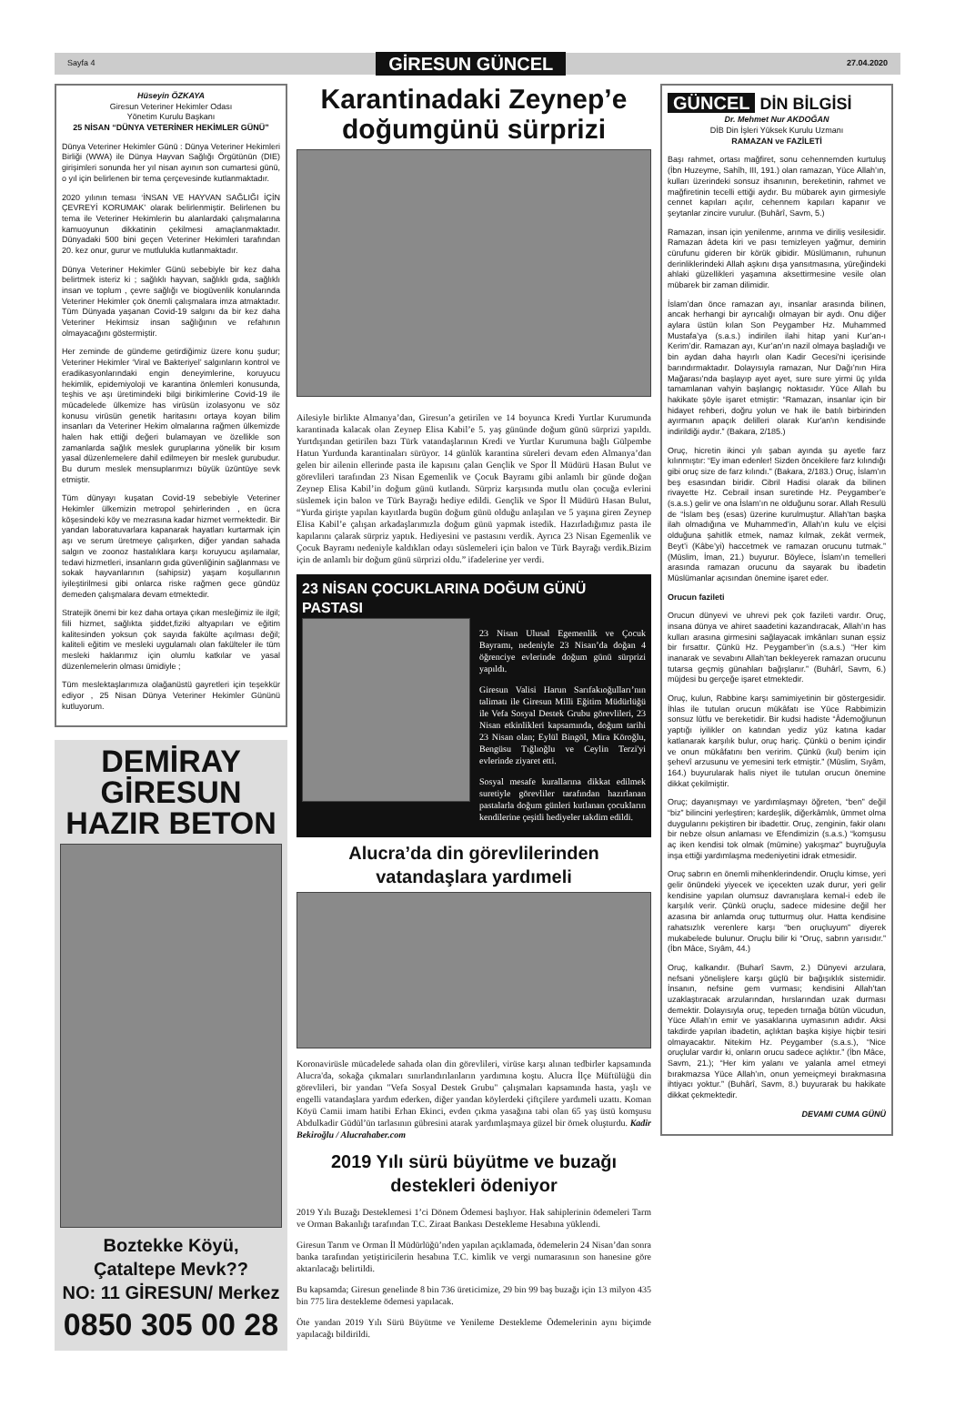Sayfa 4 GİRESUN GÜNCEL 27.04.2020
Hüseyin ÖZKAYA
Giresun Veteriner Hekimler Odası
Yönetim Kurulu Başkanı
25 NİSAN “DÜNYA VETERİNER HEKİMLER GÜNÜ”
Dünya Veteriner Hekimler Günü : Dünya Veteriner Hekimleri Birliği (WWA) ile Dünya Hayvan Sağlığı Örgütünün (DIE) girişimleri sonunda her yıl nisan ayının son cumartesi günü, o yıl için belirlenen bir tema çerçevesinde kutlanmaktadır.
2020 yılının teması ‘İNSAN VE HAYVAN SAĞLIĞI İÇİN ÇEVREYİ KORUMAK’ olarak belirlenmiştir. Belirlenen bu tema ile Veteriner Hekimlerin bu alanlardaki çalışmalarına kamuoyunun dikkatinin çekilmesi amaçlanmaktadır. Dünyadaki 500 bini geçen Veteriner Hekimleri tarafından 20. kez onur, gurur ve mutlulukla kutlanmaktadır.
Dünya Veteriner Hekimler Günü sebebiyle bir kez daha belirtmek isteriz ki ; sağlıklı hayvan, sağlıklı gıda, sağlıklı insan ve toplum , çevre sağlığı ve biogüvenlik konularında Veteriner Hekimler çok önemli çalışmalara imza atmaktadır. Tüm Dünyada yaşanan Covid-19 salgını da bir kez daha Veteriner Hekimsiz insan sağlığının ve refahının olmayacağını göstermiştir.
Her zeminde de gündeme getirdiğimiz üzere konu şudur; Veteriner Hekimler ‘Viral ve Bakteriyel’ salgınların kontrol ve eradikasyonlarındaki engin deneyimlerine, koruyucu hekimlik, epidemiyoloji ve karantina önlemleri konusunda, teşhis ve aşı üretimindeki bilgi birikimlerine Covid-19 ile mücadelede ülkemize has virüsün izolasyonu ve söz konusu virüsün genetik haritasını ortaya koyan bilim insanları da Veteriner Hekim olmalarına rağmen ülkemizde halen hak ettiği değeri bulamayan ve özellikle son zamanlarda sağlık meslek guruplarına yönelik bir kısım yasal düzenlemelere dahil edilmeyen bir meslek gurubudur. Bu durum meslek mensuplarımızı büyük üzüntüye sevk etmiştir.
Tüm dünyayı kuşatan Covid-19 sebebiyle Veteriner Hekimler ülkemizin metropol şehirlerinden , en ücra köşesindeki köy ve mezrasına kadar hizmet vermektedir. Bir yandan laboratuvarlara kapanarak hayatları kurtarmak için aşı ve serum üretmeye çalışırken, diğer yandan sahada salgın ve zoonoz hastalıklara karşı koruyucu aşılamalar, tedavi hizmetleri, insanların gıda güvenliğinin sağlanması ve sokak hayvanlarının (sahipsiz) yaşam koşullarının iyileştirilmesi gibi onlarca riske rağmen gece gündüz demeden çalışmalara devam etmektedir.
Stratejik önemi bir kez daha ortaya çıkan mesleğimiz ile ilgil; fiili hizmet, sağlıkta şiddet,fiziki altyapıları ve eğitim kalitesinden yoksun çok sayıda fakülte açılması değil; kaliteli eğitim ve mesleki uygulamalı olan fakülteler ile tüm mesleki haklarımız için olumlu katkılar ve yasal düzenlemelerin olması ümidiyle ;
Tüm meslektaşlarımıza olağanüstü gayretleri için teşekkür ediyor , 25 Nisan Dünya Veteriner Hekimler Gününü kutluyorum.
DEMİRAY GİRESUN HAZIR BETON
Boztekke Köyü, Çataltepe Mevk??
NO: 11 GİRESUN/ Merkez
0850 305 00 28
Karantinadaki Zeynep’e doğumgünü sürprizi
Ailesiyle birlikte Almanya’dan, Giresun’a getirilen ve 14 boyunca Kredi Yurtlar Kurumunda karantinada kalacak olan Zeynep Elisa Kabil’e 5. yaş gününde doğum günü sürprizi yapıldı. Yurtdışından getirilen bazı Türk vatandaşlarının Kredi ve Yurtlar Kurumuna bağlı Gülpembe Hatun Yurdunda karantinaları sürüyor. 14 günlük karantina süreleri devam eden Almanya’dan gelen bir ailenin ellerinde pasta ile kapısını çalan Gençlik ve Spor İl Müdürü Hasan Bulut ve görevlileri tarafından 23 Nisan Egemenlik ve Çocuk Bayramı gibi anlamlı bir günde doğan Zeynep Elisa Kabil’in doğum günü kutlandı. Sürpriz karşısında mutlu olan çocuğa evlerini süslemek için balon ve Türk Bayrağı hediye edildi. Gençlik ve Spor İl Müdürü Hasan Bulut, “Yurda girişte yapılan kayıtlarda bugün doğum günü olduğu anlaşılan ve 5 yaşına giren Zeynep Elisa Kabil’e çalışan arkadaşlarımızla doğum günü yapmak istedik. Hazırladığımız pasta ile kapılarını çalarak sürpriz yaptık. Hediyesini ve pastasını verdik. Ayrıca 23 Nisan Egemenlik ve Çocuk Bayramı nedeniyle kaldıkları odayı süslemeleri için balon ve Türk Bayrağı verdik.Bizim için de anlamlı bir doğum günü sürprizi oldu.” ifadelerine yer verdi.
23 NİSAN ÇOCUKLARINA DOĞUM GÜNÜ PASTASI
23 Nisan Ulusal Egemenlik ve Çocuk Bayramı, nedeniyle 23 Nisan’da doğan 4 öğrenciye evlerinde doğum günü sürprizi yapıldı.
Giresun Valisi Harun Sarıfakıoğulları’nın talimatı ile Giresun Milli Eğitim Müdürlüğü ile Vefa Sosyal Destek Grubu görevlileri, 23 Nisan etkinlikleri kapsamında, doğum tarihi 23 Nisan olan; Eylül Bingöl, Mira Köroğlu, Bengüsu Tığlıoğlu ve Ceylin Terzi'yi evlerinde ziyaret etti.
Sosyal mesafe kurallarına dikkat edilmek suretiyle görevliler tarafından hazırlanan pastalarla doğum günleri kutlanan çocukların kendilerine çeşitli hediyeler takdim edildi.
Alucra’da din görevlilerinden vatandaşlara yardımeli
Koronavirüsle mücadelede sahada olan din görevlileri, virüse karşı alınan tedbirler kapsamında Alucra'da, sokağa çıkmaları sınırlandırılanların yardımına koştu. Alucra İlçe Müftülüğü din görevlileri, bir yandan "Vefa Sosyal Destek Grubu" çalışmaları kapsamında hasta, yaşlı ve engelli vatandaşlara yardım ederken, diğer yandan köylerdeki çiftçilere yardımeli uzattı. Koman Köyü Camii imam hatibi Erhan Ekinci, evden çıkma yasağına tabi olan 65 yaş üstü komşusu Abdulkadir Güdül’ün tarlasının gübresini atarak yardımlaşmaya güzel bir örnek oluşturdu. Kadir Bekiroğlu / Alucrahaber.com
2019 Yılı sürü büyütme ve buzağı destekleri ödeniyor
2019 Yılı Buzağı Desteklemesi 1’ci Dönem Ödemesi başlıyor. Hak sahiplerinin ödemeleri Tarm ve Orman Bakanlığı tarafından T.C. Ziraat Bankası Destekleme Hesabına yüklendi.
Giresun Tarım ve Orman İl Müdürlüğü’nden yapılan açıklamada, ödemelerin 24 Nisan’dan sonra banka tarafından yetiştiricilerin hesabına T.C. kimlik ve vergi numarasının son hanesine göre aktarılacağı belirtildi.
Bu kapsamda; Giresun genelinde 8 bin 736 üreticimize, 29 bin 99 baş buzağı için 13 milyon 435 bin 775 lira destekleme ödemesi yapılacak.
Öte yandan 2019 Yılı Sürü Büyütme ve Yenileme Destekleme Ödemelerinin aynı biçimde yapılacağı bildirildi.
GÜNCEL DİN BİLGİSİ
Dr. Mehmet Nur AKDOĞAN
DİB Din İşleri Yüksek Kurulu Uzmanı
RAMAZAN ve FAZİLETİ
Başı rahmet, ortası mağfiret, sonu cehennemden kurtuluş (İbn Huzeyme, Sahîh, III, 191.) olan ramazan, Yüce Allah’ın, kulları üzerindeki sonsuz ihsanının, bereketinin, rahmet ve mağfiretinin tecelli ettiği aydır. Bu mübarek ayın girmesiyle cennet kapıları açılır, cehennem kapıları kapanır ve şeytanlar zincire vurulur. (Buhârî, Savm, 5.)
Ramazan, insan için yenilenme, arınma ve diriliş vesilesidir. Ramazan âdeta kiri ve pası temizleyen yağmur, demirin cürufunu gideren bir körük gibidir. Müslümanın, ruhunun derinliklerindeki Allah aşkını dışa yansıtmasına, yüreğindeki ahlaki güzellikleri yaşamına aksettirmesine vesile olan mübarek bir zaman dilimidir.
İslam’dan önce ramazan ayı, insanlar arasında bilinen, ancak herhangi bir ayrıcalığı olmayan bir aydı. Onu diğer aylara üstün kılan Son Peygamber Hz. Muhammed Mustafa’ya (s.a.s.) indirilen ilahi hitap yani Kur’an-ı Kerim’dir. Ramazan ayı, Kur’an’ın nazil olmaya başladığı ve bin aydan daha hayırlı olan Kadir Gecesi'ni içerisinde barındırmaktadır. Dolayısıyla ramazan, Nur Dağı’nın Hira Mağarası’nda başlayıp ayet ayet, sure sure yirmi üç yılda tamamlanan vahyin başlangıç noktasıdır. Yüce Allah bu hakikate şöyle işaret etmiştir: “Ramazan, insanlar için bir hidayet rehberi, doğru yolun ve hak ile batılı birbirinden ayırmanın apaçık delilleri olarak Kur'an'ın kendisinde indirildiği aydır.” (Bakara, 2/185.)
Oruç, hicretin ikinci yılı şaban ayında şu ayetle farz kılınmıştır: “Ey iman edenler! Sizden öncekilere farz kılındığı gibi oruç size de farz kılındı.” (Bakara, 2/183.) Oruç, İslam’ın beş esasından biridir. Cibril Hadisi olarak da bilinen rivayette Hz. Cebrail insan suretinde Hz. Peygamber’e (s.a.s.) gelir ve ona İslam’ın ne olduğunu sorar. Allah Resulü de “İslam beş (esas) üzerine kurulmuştur. Allah’tan başka ilah olmadığına ve Muhammed’in, Allah’ın kulu ve elçisi olduğuna şahitlik etmek, namaz kılmak, zekât vermek, Beyt’i (Kâbe’yi) haccetmek ve ramazan orucunu tutmak.” (Müslim, İman, 21.) buyurur. Böylece, İslam’ın temelleri arasında ramazan orucunu da sayarak bu ibadetin Müslümanlar açısından önemine işaret eder.
Orucun fazileti
Orucun dünyevi ve uhrevi pek çok fazileti vardır. Oruç, insana dünya ve ahiret saadetini kazandıracak, Allah’ın has kulları arasına girmesini sağlayacak imkânları sunan eşsiz bir fırsattır. Çünkü Hz. Peygamber’in (s.a.s.) “Her kim inanarak ve sevabını Allah’tan bekleyerek ramazan orucunu tutarsa geçmiş günahları bağışlanır.” (Buhârî, Savm, 6.) müjdesi bu gerçeğe işaret etmektedir.
Oruç, kulun, Rabbine karşı samimiyetinin bir göstergesidir. İhlas ile tutulan orucun mükâfatı ise Yüce Rabbimizin sonsuz lütfu ve bereketidir. Bir kudsi hadiste “Âdemoğlunun yaptığı iyilikler on katından yediz yüz katına kadar katlanarak karşılık bulur, oruç hariç. Çünkü o benim içindir ve onun mükâfatını ben veririm. Çünkü (kul) benim için şehevî arzusunu ve yemesini terk etmiştir.” (Müslim, Sıyâm, 164.) buyurularak halis niyet ile tutulan orucun önemine dikkat çekilmiştir.
Oruç; dayanışmayı ve yardımlaşmayı öğreten, “ben” değil “biz” bilincini yerleştiren; kardeşlik, diğerkâmlık, ümmet olma duygularını pekiştiren bir ibadettir. Oruç, zenginin, fakir olanı bir nebze olsun anlaması ve Efendimizin (s.a.s.) “komşusu aç iken kendisi tok olmak (mümine) yakışmaz” buyruğuyla inşa ettiği yardımlaşma medeniyetini idrak etmesidir.
Oruç sabrın en önemli mihenklerindendir. Oruçlu kimse, yeri gelir önündeki yiyecek ve içecekten uzak durur, yeri gelir kendisine yapılan olumsuz davranışlara kemal-i edeb ile karşılık verir. Çünkü oruçlu, sadece midesine değil her azasına bir anlamda oruç tutturmuş olur. Hatta kendisine rahatsızlık verenlere karşı “ben oruçluyum” diyerek mukabelede bulunur. Oruçlu bilir ki “Oruç, sabrın yarısıdır.” (İbn Mâce, Sıyâm, 44.)
Oruç, kalkandır. (Buharî Savm, 2.) Dünyevi arzulara, nefsani yönelişlere karşı güçlü bir bağışıklık sistemidir. İnsanın, nefsine gem vurması; kendisini Allah’tan uzaklaştıracak arzularından, hırslarından uzak durması demektir. Dolayısıyla oruç, tepeden tırnağa bütün vücudun, Yüce Allah’ın emir ve yasaklarına uymasının adıdır. Aksi takdirde yapılan ibadetin, açlıktan başka kişiye hiçbir tesiri olmayacaktır. Nitekim Hz. Peygamber (s.a.s.), “Nice oruçlular vardır ki, onların orucu sadece açlıktır.” (İbn Mâce, Savm, 21.); “Her kim yalanı ve yalanla amel etmeyi bırakmazsa Yüce Allah’ın, onun yemeiçmeyi bırakmasına ihtiyacı yoktur.” (Buhârî, Savm, 8.) buyurarak bu hakikate dikkat çekmektedir.
DEVAMI CUMA GÜNÜ